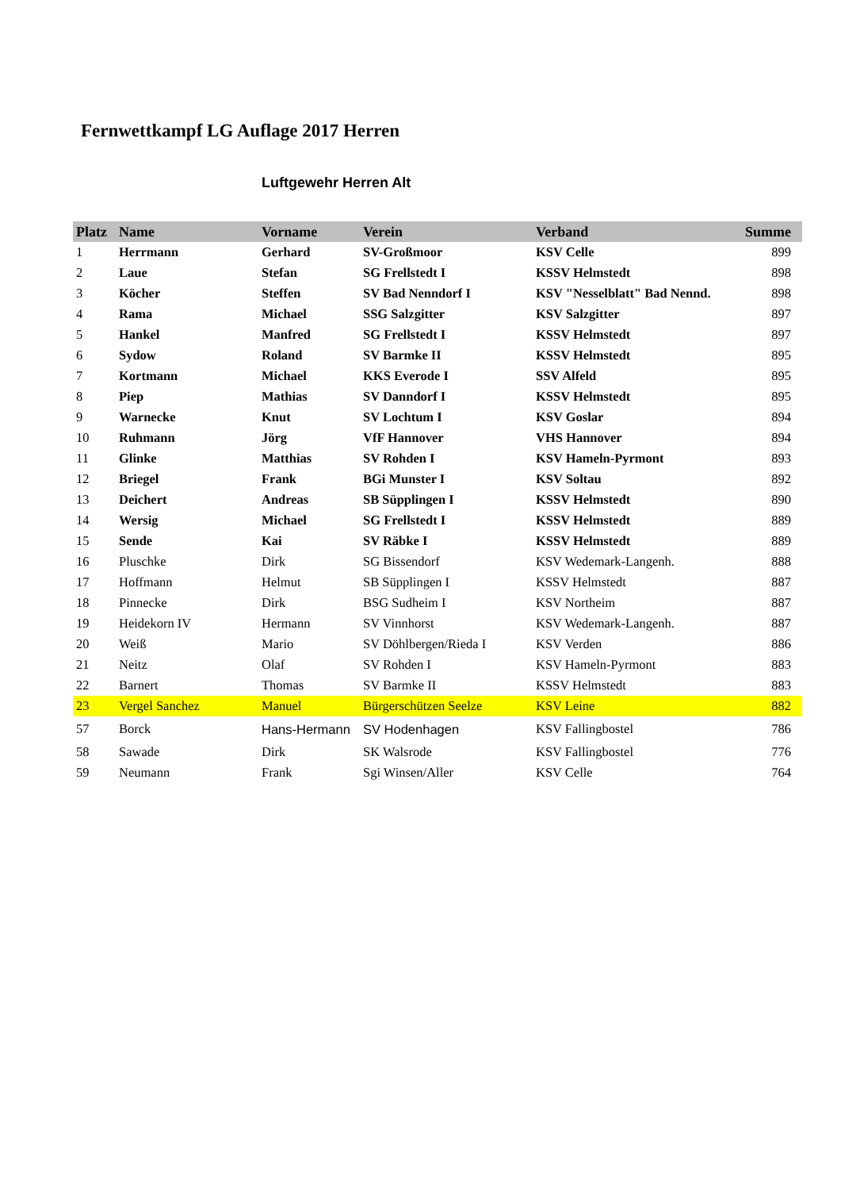Fernwettkampf LG Auflage 2017 Herren
Luftgewehr Herren Alt
| Platz | Name | Vorname | Verein | Verband | Summe |
| --- | --- | --- | --- | --- | --- |
| 1 | Herrmann | Gerhard | SV-Großmoor | KSV Celle | 899 |
| 2 | Laue | Stefan | SG Frellstedt I | KSSV Helmstedt | 898 |
| 3 | Köcher | Steffen | SV Bad Nenndorf I | KSV "Nesselblatt" Bad Nennd. | 898 |
| 4 | Rama | Michael | SSG Salzgitter | KSV Salzgitter | 897 |
| 5 | Hankel | Manfred | SG Frellstedt I | KSSV Helmstedt | 897 |
| 6 | Sydow | Roland | SV Barmke II | KSSV Helmstedt | 895 |
| 7 | Kortmann | Michael | KKS Everode I | SSV Alfeld | 895 |
| 8 | Piep | Mathias | SV Danndorf I | KSSV Helmstedt | 895 |
| 9 | Warnecke | Knut | SV Lochtum I | KSV Goslar | 894 |
| 10 | Ruhmann | Jörg | VfF Hannover | VHS Hannover | 894 |
| 11 | Glinke | Matthias | SV Rohden I | KSV Hameln-Pyrmont | 893 |
| 12 | Briegel | Frank | BGi Munster I | KSV Soltau | 892 |
| 13 | Deichert | Andreas | SB Süpplingen I | KSSV Helmstedt | 890 |
| 14 | Wersig | Michael | SG Frellstedt I | KSSV Helmstedt | 889 |
| 15 | Sende | Kai | SV Räbke I | KSSV Helmstedt | 889 |
| 16 | Pluschke | Dirk | SG Bissendorf | KSV Wedemark-Langenh. | 888 |
| 17 | Hoffmann | Helmut | SB Süpplingen I | KSSV Helmstedt | 887 |
| 18 | Pinnecke | Dirk | BSG Sudheim I | KSV Northeim | 887 |
| 19 | Heidekorn IV | Hermann | SV Vinnhorst | KSV Wedemark-Langenh. | 887 |
| 20 | Weiß | Mario | SV Döhlbergen/Rieda I | KSV Verden | 886 |
| 21 | Neitz | Olaf | SV Rohden I | KSV Hameln-Pyrmont | 883 |
| 22 | Barnert | Thomas | SV Barmke II | KSSV Helmstedt | 883 |
| 23 | Vergel Sanchez | Manuel | Bürgerschützen Seelze | KSV Leine | 882 |
| 57 | Borck | Hans-Hermann | SV Hodenhagen | KSV Fallingbostel | 786 |
| 58 | Sawade | Dirk | SK Walsrode | KSV Fallingbostel | 776 |
| 59 | Neumann | Frank | Sgi Winsen/Aller | KSV Celle | 764 |